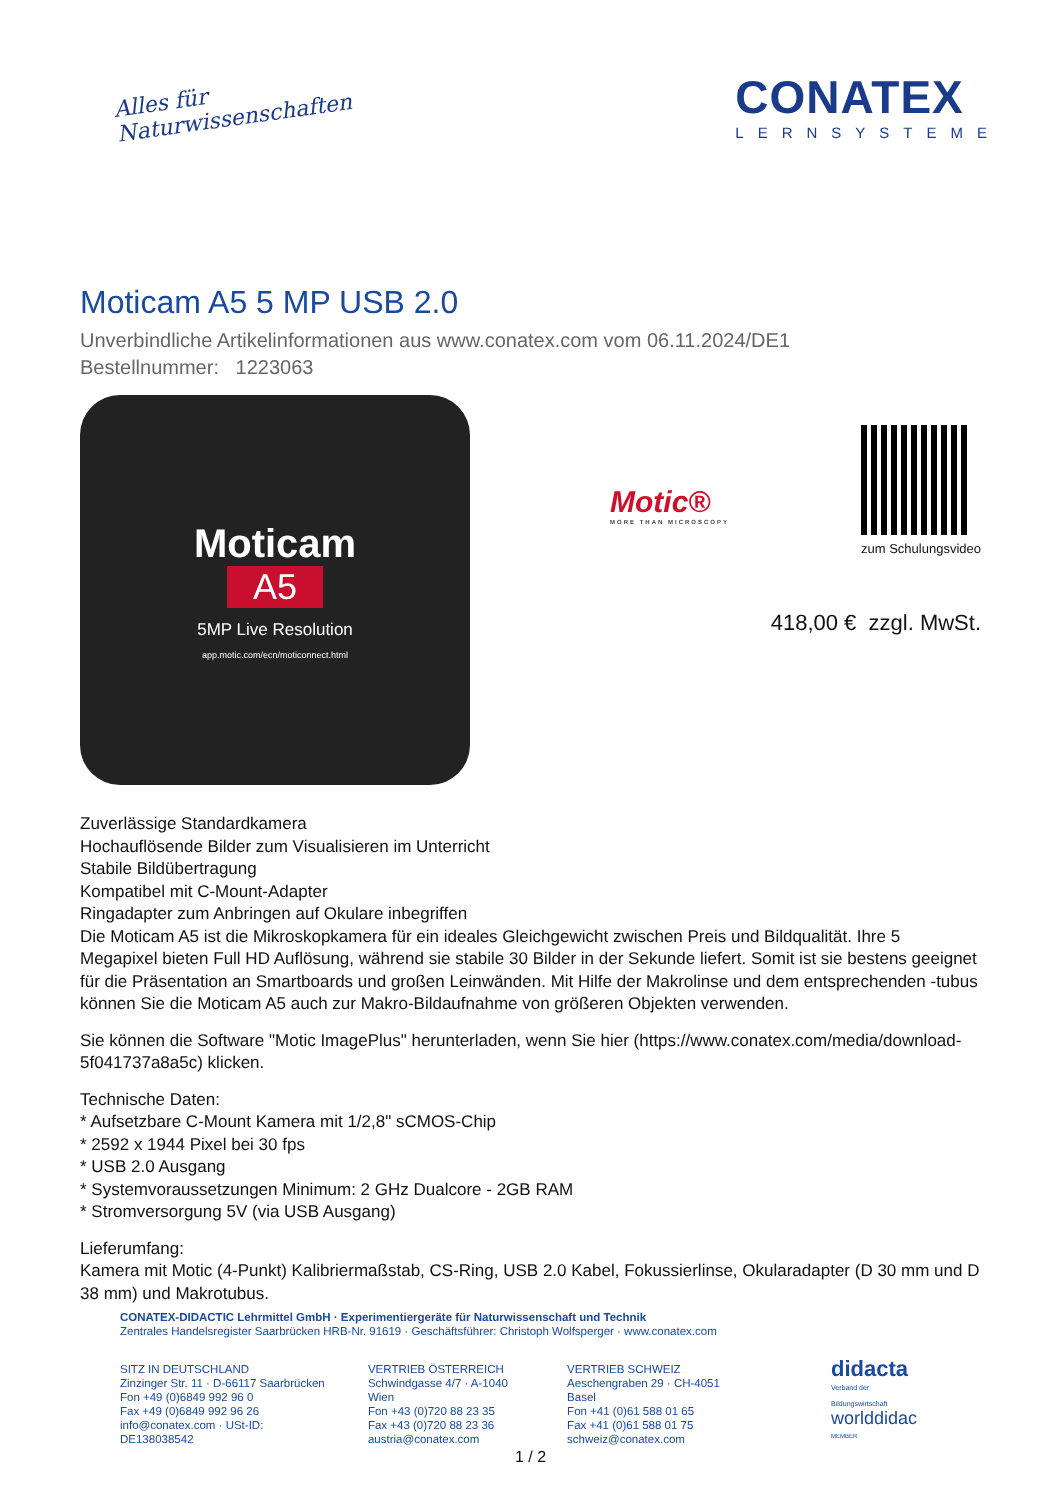Alles für
Naturwissenschaften
CONATEX
LERNSYSTEME
Moticam A5 5 MP USB 2.0
Unverbindliche Artikelinformationen aus www.conatex.com vom 06.11.2024/DE1
Bestellnummer: 1223063
Moticam
A5
5MP Live Resolution
app.motic.com/ecn/moticonnect.html
Motic®
MORE THAN MICROSCOPY
zum Schulungsvideo
418,00 € zzgl. MwSt.
Zuverlässige Standardkamera
Hochauflösende Bilder zum Visualisieren im Unterricht
Stabile Bildübertragung
Kompatibel mit C-Mount-Adapter
Ringadapter zum Anbringen auf Okulare inbegriffen
Die Moticam A5 ist die Mikroskopkamera für ein ideales Gleichgewicht zwischen Preis und Bildqualität. Ihre 5 Megapixel bieten Full HD Auflösung, während sie stabile 30 Bilder in der Sekunde liefert. Somit ist sie bestens geeignet für die Präsentation an Smartboards und großen Leinwänden. Mit Hilfe der Makrolinse und dem entsprechenden -tubus können Sie die Moticam A5 auch zur Makro-Bildaufnahme von größeren Objekten verwenden.
Sie können die Software "Motic ImagePlus" herunterladen, wenn Sie hier (https://www.conatex.com/media/download-5f041737a8a5c) klicken.
Technische Daten:
* Aufsetzbare C-Mount Kamera mit 1/2,8" sCMOS-Chip
* 2592 x 1944 Pixel bei 30 fps
* USB 2.0 Ausgang
* Systemvoraussetzungen Minimum: 2 GHz Dualcore - 2GB RAM
* Stromversorgung 5V (via USB Ausgang)
Lieferumfang:
Kamera mit Motic (4-Punkt) Kalibriermaßstab, CS-Ring, USB 2.0 Kabel, Fokussierlinse, Okularadapter (D 30 mm und D 38 mm) und Makrotubus.
CONATEX-DIDACTIC Lehrmittel GmbH · Experimentiergeräte für Naturwissenschaft und Technik
Zentrales Handelsregister Saarbrücken HRB-Nr. 91619 · Geschäftsführer: Christoph Wolfsperger · www.conatex.com
SITZ IN DEUTSCHLAND
Zinzinger Str. 11 · D-66117 Saarbrücken
Fon +49 (0)6849 992 96 0
Fax +49 (0)6849 992 96 26
info@conatex.com · USt-ID: DE138038542
VERTRIEB ÖSTERREICH
Schwindgasse 4/7 · A-1040 Wien
Fon +43 (0)720 88 23 35
Fax +43 (0)720 88 23 36
austria@conatex.com
VERTRIEB SCHWEIZ
Aeschengraben 29 · CH-4051 Basel
Fon +41 (0)61 588 01 65
Fax +41 (0)61 588 01 75
schweiz@conatex.com
didacta
Verband der Bildungswirtschaft
worlddidac
MEMBER
1 / 2